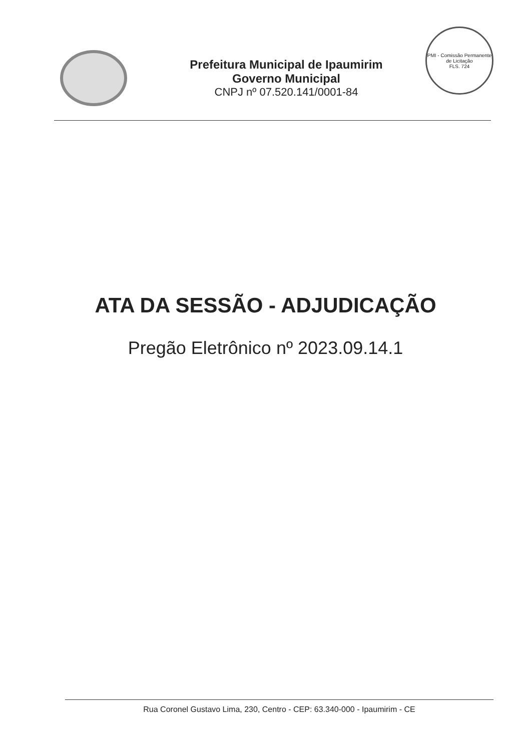Prefeitura Municipal de Ipaumirim
Governo Municipal
CNPJ nº 07.520.141/0001-84
PMI - Comissão Permanente de Licitação
FLS. 724
ATA DA SESSÃO - ADJUDICAÇÃO
Pregão Eletrônico nº 2023.09.14.1
Rua Coronel Gustavo Lima, 230, Centro - CEP: 63.340-000 - Ipaumirim - CE